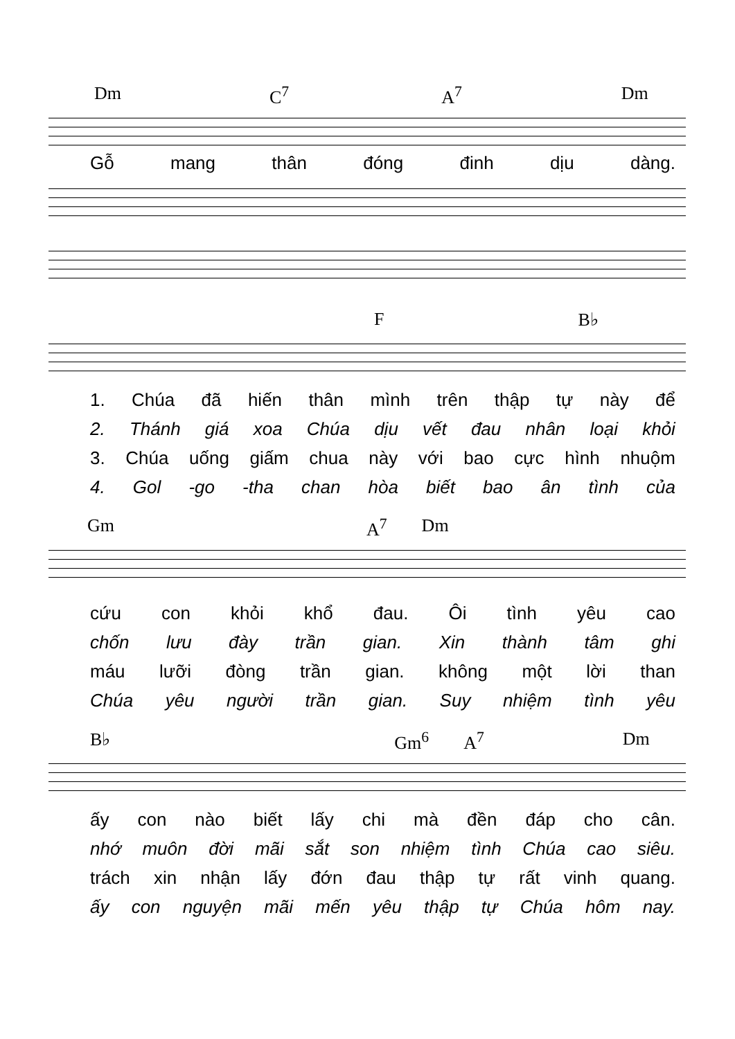Dm C<sup>7</sup> A<sup>7</sup> Dm
Gỗ mang thân đóng đinh dịu dàng.
F B♭
1. Chúa đã hiến thân mình trên thập tự này để
2. Thánh giá xoa Chúa dịu vết đau nhân loại khỏi
3. Chúa uống giấm chua này với bao cực hình nhuộm
4. Gol -go -tha chan hòa biết bao ân tình của
Gm A<sup>7</sup> Dm
cứu con khỏi khổ đau. Ôi tình yêu cao
chốn lưu đày trần gian. Xin thành tâm ghi
máu lưỡi đòng trần gian. không một lời than
Chúa yêu người trần gian. Suy nhiệm tình yêu
B♭ Gm<sup>6</sup> A<sup>7</sup> Dm
ấy con nào biết lấy chi mà đền đáp cho cân.
nhớ muôn đời mãi sắt son nhiệm tình Chúa cao siêu.
trách xin nhận lấy đớn đau thập tự rất vinh quang.
ấy con nguyện mãi mến yêu thập tự Chúa hôm nay.